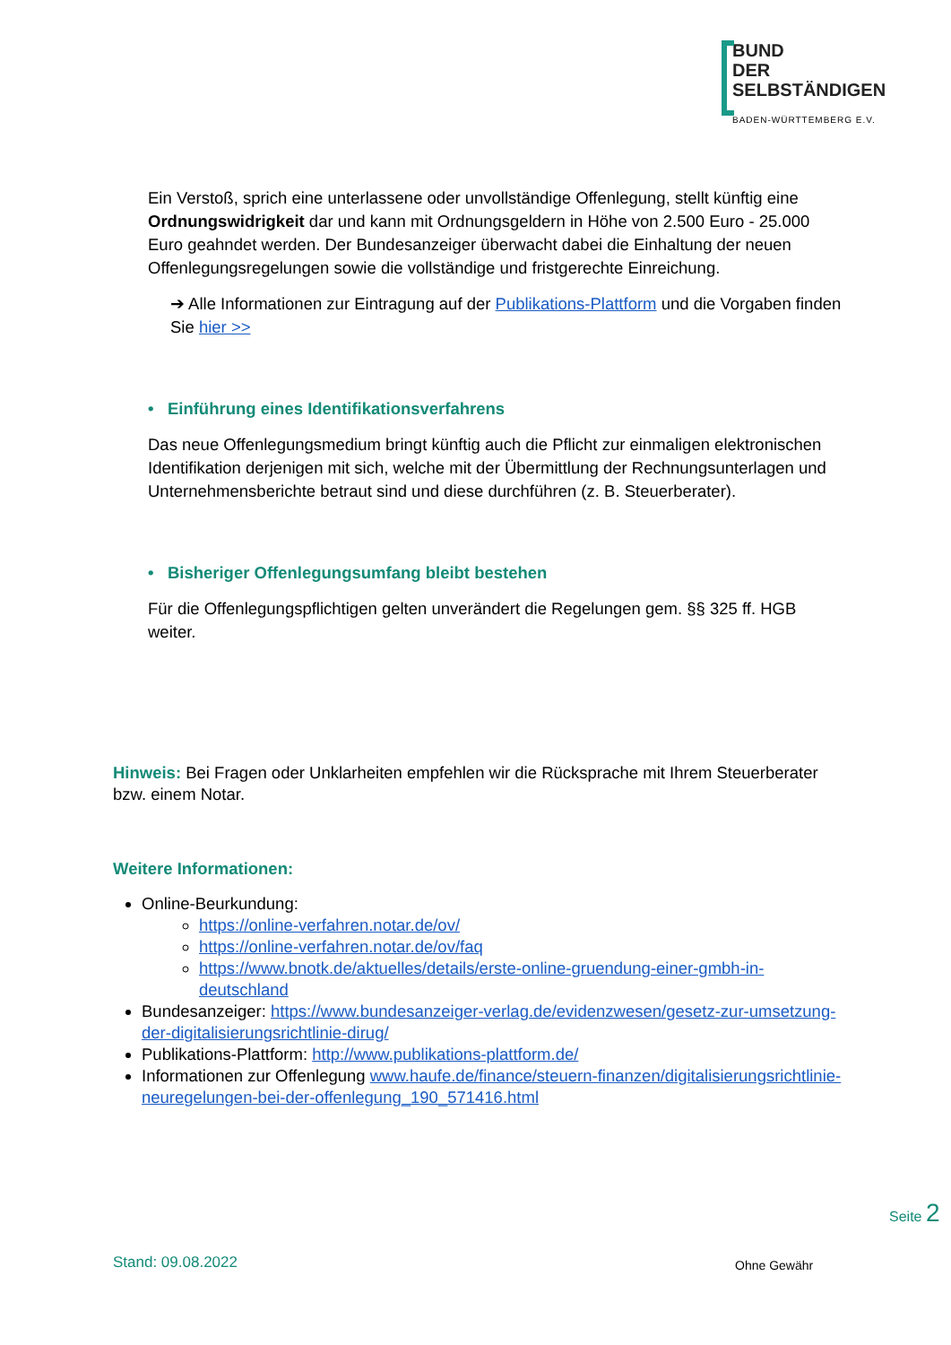BUND
DER
SELBSTÄNDIGEN
BADEN-WÜRTTEMBERG E.V.
Ein Verstoß, sprich eine unterlassene oder unvollständige Offenlegung, stellt künftig eine Ordnungswidrigkeit dar und kann mit Ordnungsgeldern in Höhe von 2.500 Euro - 25.000 Euro geahndet werden. Der Bundesanzeiger überwacht dabei die Einhaltung der neuen Offenlegungsregelungen sowie die vollständige und fristgerechte Einreichung.
➔ Alle Informationen zur Eintragung auf der Publikations-Plattform und die Vorgaben finden Sie hier >>
• Einführung eines Identifikationsverfahrens
Das neue Offenlegungsmedium bringt künftig auch die Pflicht zur einmaligen elektronischen Identifikation derjenigen mit sich, welche mit der Übermittlung der Rechnungsunterlagen und Unternehmensberichte betraut sind und diese durchführen (z. B. Steuerberater).
• Bisheriger Offenlegungsumfang bleibt bestehen
Für die Offenlegungspflichtigen gelten unverändert die Regelungen gem. §§ 325 ff. HGB weiter.
Hinweis: Bei Fragen oder Unklarheiten empfehlen wir die Rücksprache mit Ihrem Steuerberater bzw. einem Notar.
Weitere Informationen:
Online-Beurkundung:
https://online-verfahren.notar.de/ov/
https://online-verfahren.notar.de/ov/faq
https://www.bnotk.de/aktuelles/details/erste-online-gruendung-einer-gmbh-in-deutschland
Bundesanzeiger: https://www.bundesanzeiger-verlag.de/evidenzwesen/gesetz-zur-umsetzung-der-digitalisierungsrichtlinie-dirug/
Publikations-Plattform: http://www.publikations-plattform.de/
Informationen zur Offenlegung www.haufe.de/finance/steuern-finanzen/digitalisierungsrichtlinie-neuregelungen-bei-der-offenlegung_190_571416.html
Seite 2
Stand: 09.08.2022 Ohne Gewähr